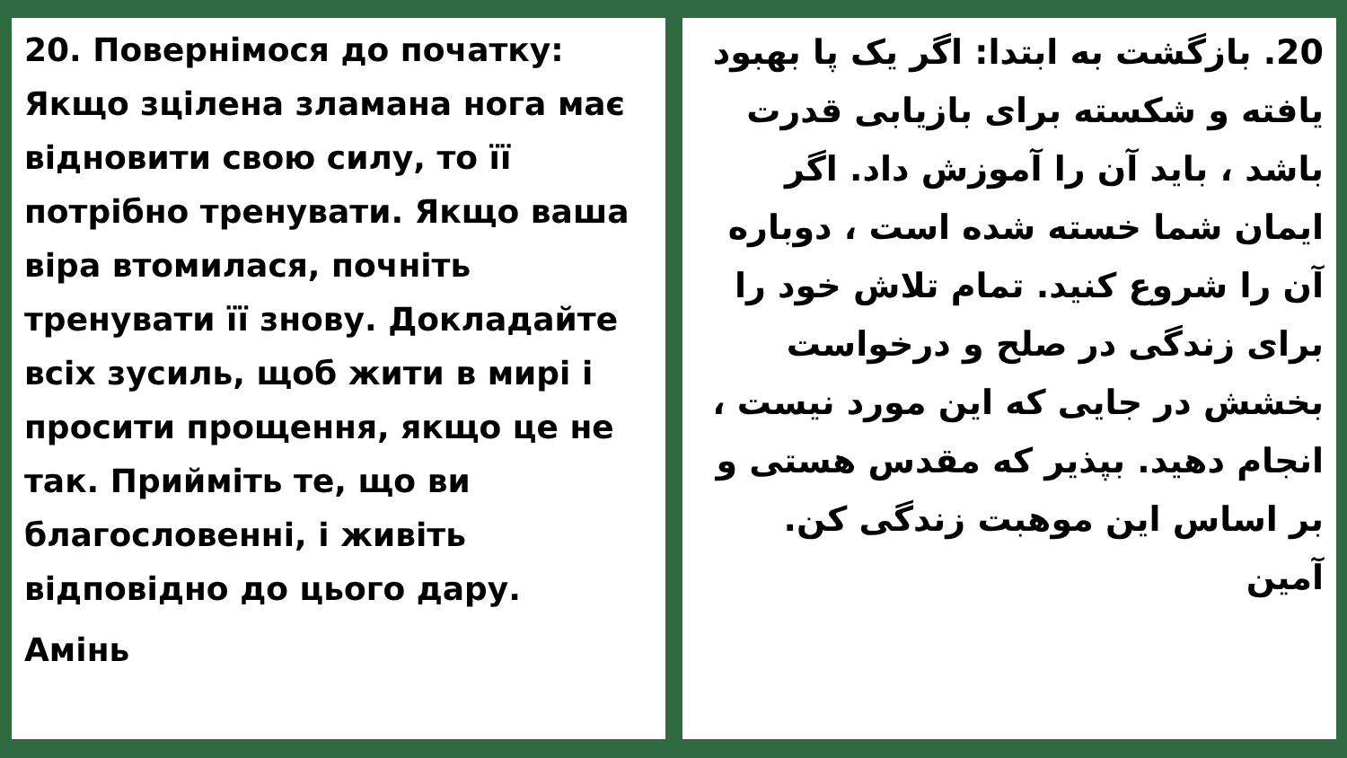20. Повернімося до початку: Якщо зцілена зламана нога має відновити свою силу, то її потрібно тренувати. Якщо ваша віра втомилася, почніть тренувати її знову. Докладайте всіх зусиль, щоб жити в мирі і просити прощення, якщо це не так. Прийміть те, що ви благословенні, і живіть відповідно до цього дару.
Амінь
20. بازگشت به ابتدا: اگر یک پا بهبود یافته و شکسته برای بازیابی قدرت باشد ، باید آن را آموزش داد. اگر ایمان شما خسته شده است ، دوباره آن را شروع کنید. تمام تلاش خود را برای زندگی در صلح و درخواست بخشش در جایی که این مورد نیست ، انجام دهید. بپذیر که مقدس هستی و بر اساس این موهبت زندگی کن.
آمین